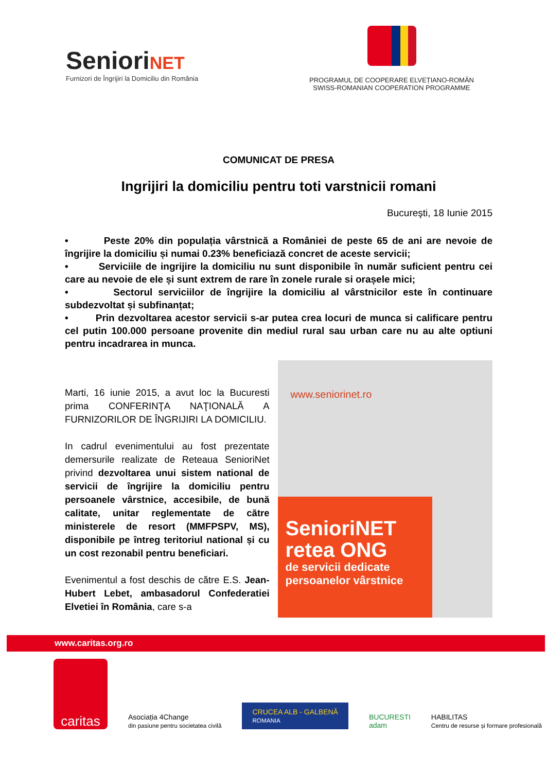SenioriNET
Furnizori de Îngrijiri la Domiciliu din România
PROGRAMUL DE COOPERARE ELVEȚIANO-ROMÂN
SWISS-ROMANIAN COOPERATION PROGRAMME
COMUNICAT DE PRESA
Ingrijiri la domiciliu pentru toti varstnicii romani
Bucureşti, 18 Iunie 2015
• Peste 20% din populația vârstnică a României de peste 65 de ani are nevoie de îngrijire la domiciliu și numai 0.23% beneficiază concret de aceste servicii;
• Serviciile de ingrijire la domiciliu nu sunt disponibile în număr suficient pentru cei care au nevoie de ele și sunt extrem de rare în zonele rurale si orașele mici;
• Sectorul serviciilor de îngrijire la domiciliu al vârstnicilor este în continuare subdezvoltat și subfinanțat;
• Prin dezvoltarea acestor servicii s-ar putea crea locuri de munca si calificare pentru cel putin 100.000 persoane provenite din mediul rural sau urban care nu au alte optiuni pentru incadrarea in munca.
Marti, 16 iunie 2015, a avut loc la Bucuresti prima CONFERINŢA NAŢIONALĂ A FURNIZORILOR DE ÎNGRIJIRI LA DOMICILIU.
In cadrul evenimentului au fost prezentate demersurile realizate de Reteaua SenioriNet privind dezvoltarea unui sistem national de servicii de îngrijire la domiciliu pentru persoanele vârstnice, accesibile, de bună calitate, unitar reglementate de către ministerele de resort (MMFPSPV, MS), disponibile pe întreg teritoriul national și cu un cost rezonabil pentru beneficiari.
Evenimentul a fost deschis de către E.S. Jean-Hubert Lebet, ambasadorul Confederatiei Elvetiei în România, care s-a
www.seniorinet.ro
SenioriNET
retea ONG
de servicii dedicate
persoanelor vârstnice
www.caritas.org.ro
caritas
Asociația 4Change
din pasiune pentru societatea civilă
CRUCEA ALB - GALBENĂ
ROMANIA
BUCURESTI
adam
HABILITAS
Centru de resurse și formare profesională